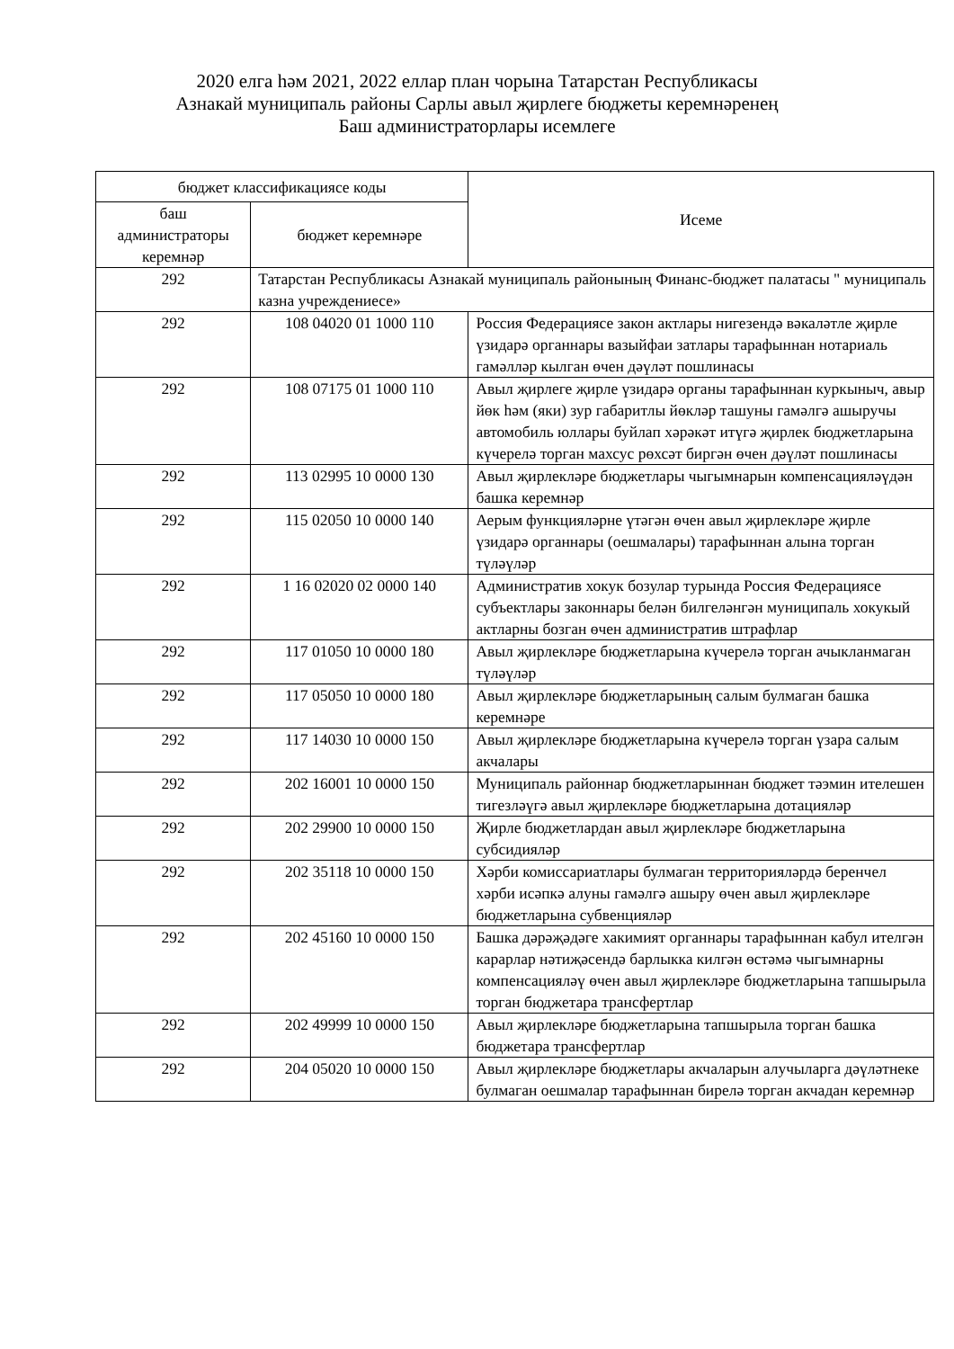2020 елга һәм 2021, 2022 еллар план чорына Татарстан Республикасы
Азнакай муниципаль районы Сарлы авыл җирлеге бюджеты керемнәренең
Баш администраторлары исемлеге
| бюджет классификациясе коды | | Исеме |
| --- | --- | --- |
| баш администраторы керемнәр | бюджет керемнәре | |
| 292 | Татарстан Республикасы Азнакай муниципаль районының Финанс-бюджет палатасы " муниципаль казна учреждениесе» | |
| 292 | 108 04020 01 1000 110 | Россия Федерациясе закон актлары нигезендә вәкаләтле җирле үзидарә органнары вазыйфаи затлары тарафыннан нотариаль гамәлләр кылган өчен дәүләт пошлинасы |
| 292 | 108 07175 01 1000 110 | Авыл җирлеге җирле үзидарә органы тарафыннан куркыныч, авыр йөк һәм (яки) зур габаритлы йөкләр ташуны гамәлгә ашыручы автомобиль юллары буйлап хәрәкәт итүгә җирлек бюджетларына күчерелә торган махсус рөхсәт биргән өчен дәүләт пошлинасы |
| 292 | 113 02995 10 0000 130 | Авыл җирлекләре бюджетлары чыгымнарын компенсацияләүдән башка керемнәр |
| 292 | 115 02050 10 0000 140 | Аерым функцияләрне үтәгән өчен авыл җирлекләре җирле үзидарә органнары (оешмалары) тарафыннан алына торган түләүләр |
| 292 | 1 16 02020 02 0000 140 | Административ хокук бозулар турында Россия Федерациясе субъектлары законнары белән билгеләнгән муниципаль хокукый актларны бозган өчен административ штрафлар |
| 292 | 117 01050 10 0000 180 | Авыл җирлекләре бюджетларына күчерелә торган ачыкланмаган түләүләр |
| 292 | 117 05050 10 0000 180 | Авыл җирлекләре бюджетларының салым булмаган башка керемнәре |
| 292 | 117 14030 10 0000 150 | Авыл җирлекләре бюджетларына күчерелә торган үзара салым акчалары |
| 292 | 202 16001 10 0000 150 | Муниципаль районнар бюджетларыннан бюджет тәэмин ителешен тигезләүгә авыл җирлекләре бюджетларына дотацияләр |
| 292 | 202 29900 10 0000 150 | Җирле бюджетлардан авыл җирлекләре бюджетларына субсидияләр |
| 292 | 202 35118 10 0000 150 | Хәрби комиссариатлары булмаган территорияләрдә беренчел хәрби исәпкә алуны гамәлгә ашыру өчен авыл җирлекләре бюджетларына субвенцияләр |
| 292 | 202 45160 10 0000 150 | Башка дәрәҗәдәге хакимият органнары тарафыннан кабул ителгән карарлар нәтиҗәсендә барлыкка килгән өстәмә чыгымнарны компенсацияләү өчен авыл җирлекләре бюджетларына тапшырыла торган бюджетара трансфертлар |
| 292 | 202 49999 10 0000 150 | Авыл җирлекләре бюджетларына тапшырыла торган башка бюджетара трансфертлар |
| 292 | 204 05020 10 0000 150 | Авыл җирлекләре бюджетлары акчаларын алучыларга дәүләтнеке булмаган оешмалар тарафыннан бирелә торган акчадан керемнәр |